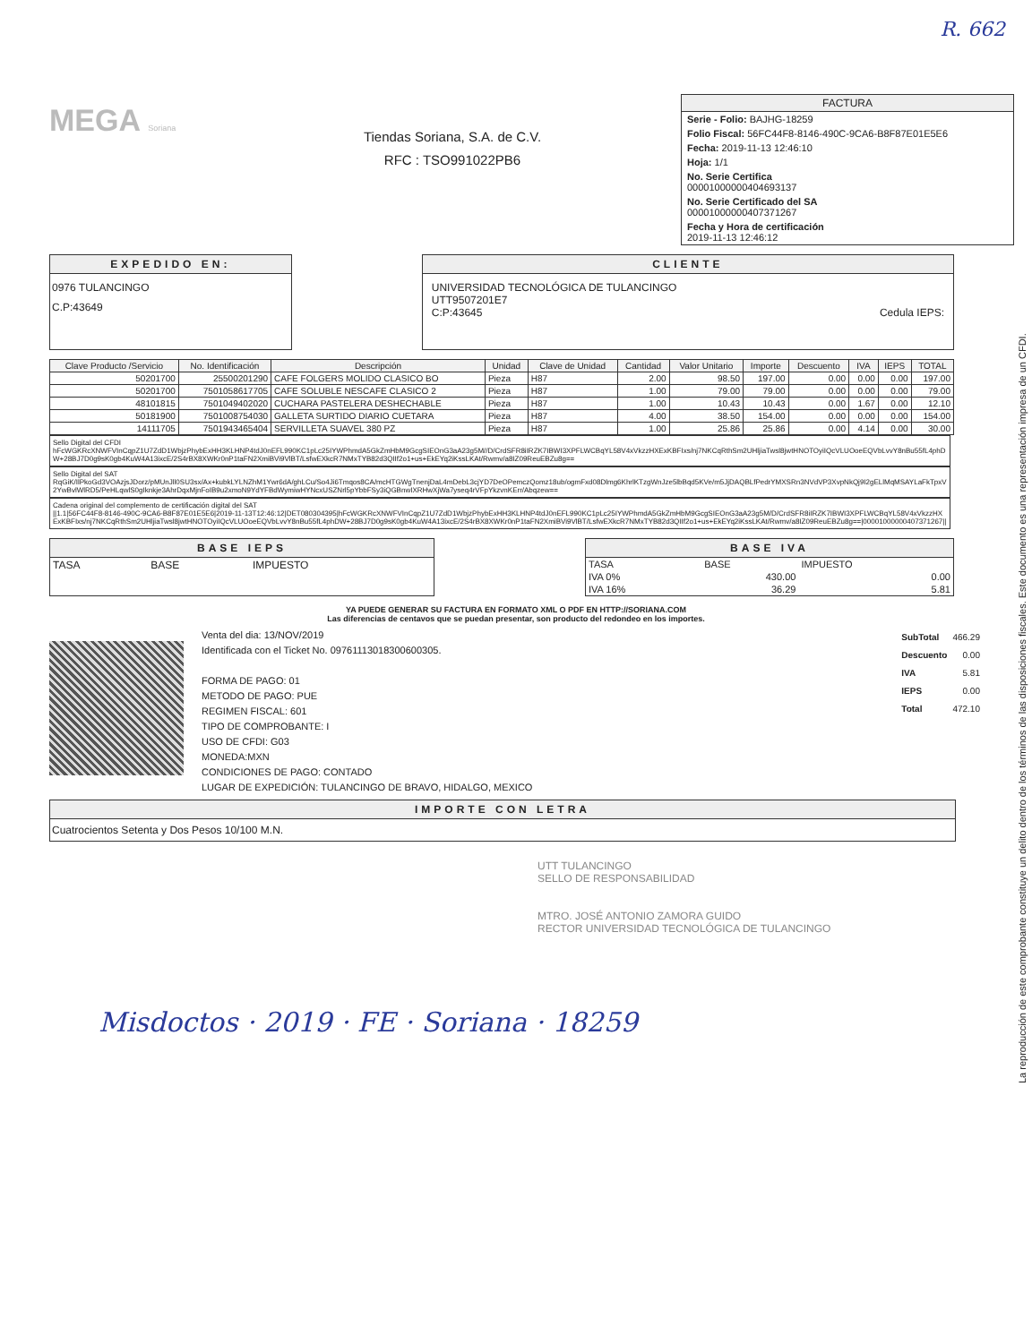R. 662
MEGA Soriana
Tiendas Soriana, S.A. de C.V.
RFC : TSO991022PB6
FACTURA
Serie - Folio: BAJHG-18259
Folio Fiscal: 56FC44F8-8146-490C-9CA6-B8F87E01E5E6
Fecha: 2019-11-13 12:46:10
Hoja: 1/1
No. Serie Certifica
00001000000404693137
No. Serie Certificado del SA
00001000000407371267
Fecha y Hora de certificación
2019-11-13 12:46:12
EXPEDIDO EN:
0976 TULANCINGO
C.P:43649
CLIENTE
UNIVERSIDAD TECNOLÓGICA DE TULANCINGO
UTT9507201E7
C:P:43645 Cedula IEPS:
| Clave Producto /Servicio | No. Identificación | Descripción | Unidad | Clave de Unidad | Cantidad | Valor Unitario | Importe | Descuento | IVA | IEPS | TOTAL |
| --- | --- | --- | --- | --- | --- | --- | --- | --- | --- | --- | --- |
| 50201700 | 25500201290 | CAFE FOLGERS MOLIDO CLASICO BO | Pieza | H87 | 2.00 | 98.50 | 197.00 | 0.00 | 0.00 | 0.00 | 197.00 |
| 50201700 | 7501058617705 | CAFE SOLUBLE NESCAFE CLASICO 2 | Pieza | H87 | 1.00 | 79.00 | 79.00 | 0.00 | 0.00 | 0.00 | 79.00 |
| 48101815 | 7501049402020 | CUCHARA PASTELERA DESHECHABLE | Pieza | H87 | 1.00 | 10.43 | 10.43 | 0.00 | 1.67 | 0.00 | 12.10 |
| 50181900 | 7501008754030 | GALLETA SURTIDO DIARIO CUETARA | Pieza | H87 | 4.00 | 38.50 | 154.00 | 0.00 | 0.00 | 0.00 | 154.00 |
| 14111705 | 7501943465404 | SERVILLETA SUAVEL 380 PZ | Pieza | H87 | 1.00 | 25.86 | 25.86 | 0.00 | 4.14 | 0.00 | 30.00 |
Sello Digital del CFDI
hFcWGKRcXNWFVInCqpZ1U7ZdD1WbjzPhybExHH3KLHNP4tdJ0nEFL990KC1pLc25IYWPhmdA5GkZmHbM9GcgSIEOnG3aA23g5M//D/CrdSFR8iIRZK7IBWI3XPFLWCBqYL58V4xVkzzHXExKBFIxs/nj7NKCqRthSm2UHljiaTwsl8jwtHNOTOyiIQcVLUOoeEQVbLvvY8nBu55fL4phDW+28BJ7D0g9sK0gb4KuW4A13ixcE/2S4rBX8XWKr0nP1taFN2XmiBVi9VlBT/LsfwEXkcR7NMxTYB82d3QIIf2o1+us+EkEYq2iKssLKAt/Rwmv/a8IZ09ReuEBZu8g==
Sello Digital del SAT
RqGiK/IlPkoGd3VOAzjsJDorz/pMUnJll0SU3sx/Ax+kubkLYLNZhM1Ywr6dA/ghLCu/So4Ji6Tmqos8CA/mcHTGWgTnenjDaL4mDebL3cjYD7DeOPemczQomz18ub/ogmFxd08Dlmg6KhrlKTzgWnJze5lbBqd5KVe/m5JjDAQBLfPedrYMXSRn3NVdVP3XvpNkQj9I2gELlMqMSAYLaFkTpxV2YwBvlWlRD5/PeHLqwlS0gIknkje3AhrDqxMjnFoIB9u2xmoN9YdYFBdWymiwHYNcxUSZNrl5pYbbFSy3iQGBnwIXRHwXjWa7yseq4rVFpYkzvnKErr/Abqzew==
Cadena original del complemento de certificación digital del SAT
||1.1|56FC44F8-8146-490C-9CA6-B8F87E01E5E6|2019-11-13T12:46:12|DET080304395|hFcWGKRcXNWFVInCqpZ1U7ZdD1WbjzPhybExHH3KLHNP4tdJ0nEFL990KC1pLc25IYWPhmdA5GkZmHbM9GcgSIEOnG3aA23g5M/D/CrdSFR8iIRZK7IBWI3XPFLWCBqYL58V4xVkzzHXExKBFIxs/nj7NKCqRthSm2UHljiaTwsl8jwtHNOTOyiIQcVLUOoeEQVbLvvY8nBu55fL4phDW+28BJ7D0g9sK0gb4KuW4A13ixcE/2S4rBX8XWKr0nP1taFN2XmiBVi9VlBT/LsfwEXkcR7NMxTYB82d3QIIf2o1+us+EkEYq2iKssLKAt/Rwmv/a8IZ09ReuEBZu8g==|00001000000407371267||
BASE IEPS
| TASA | BASE | IMPUESTO |
BASE IVA
| TASA | BASE | IMPUESTO |
| IVA 0% | 430.00 | 0.00 |
| IVA 16% | 36.29 | 5.81 |
YA PUEDE GENERAR SU FACTURA EN FORMATO XML O PDF EN HTTP://SORIANA.COM
Las diferencias de centavos que se puedan presentar, son producto del redondeo en los importes.
Venta del dia: 13/NOV/2019
Identificada con el Ticket No. 09761113018300600305.
FORMA DE PAGO: 01
METODO DE PAGO: PUE
REGIMEN FISCAL: 601
TIPO DE COMPROBANTE: I
USO DE CFDI: G03
MONEDA:MXN
CONDICIONES DE PAGO: CONTADO
LUGAR DE EXPEDICIÓN: TULANCINGO DE BRAVO, HIDALGO, MEXICO
| SubTotal | 466.29 |
| Descuento | 0.00 |
| IVA | 5.81 |
| IEPS | 0.00 |
| Total | 472.10 |
IMPORTE CON LETRA
Cuatrocientos Setenta y Dos Pesos 10/100 M.N.
UTT TULANCINGO
SELLO DE RESPONSABILIDAD
MTRO. JOSÉ ANTONIO ZAMORA GUIDO
RECTOR UNIVERSIDAD TECNOLÓGICA DE TULANCINGO
Misdoctos · 2019 · FE · Soriana · 18259
La reproducción de este comprobante constituye un delito dentro de los términos de las disposiciones fiscales. Este documento es una representación impresa de un CFDI.